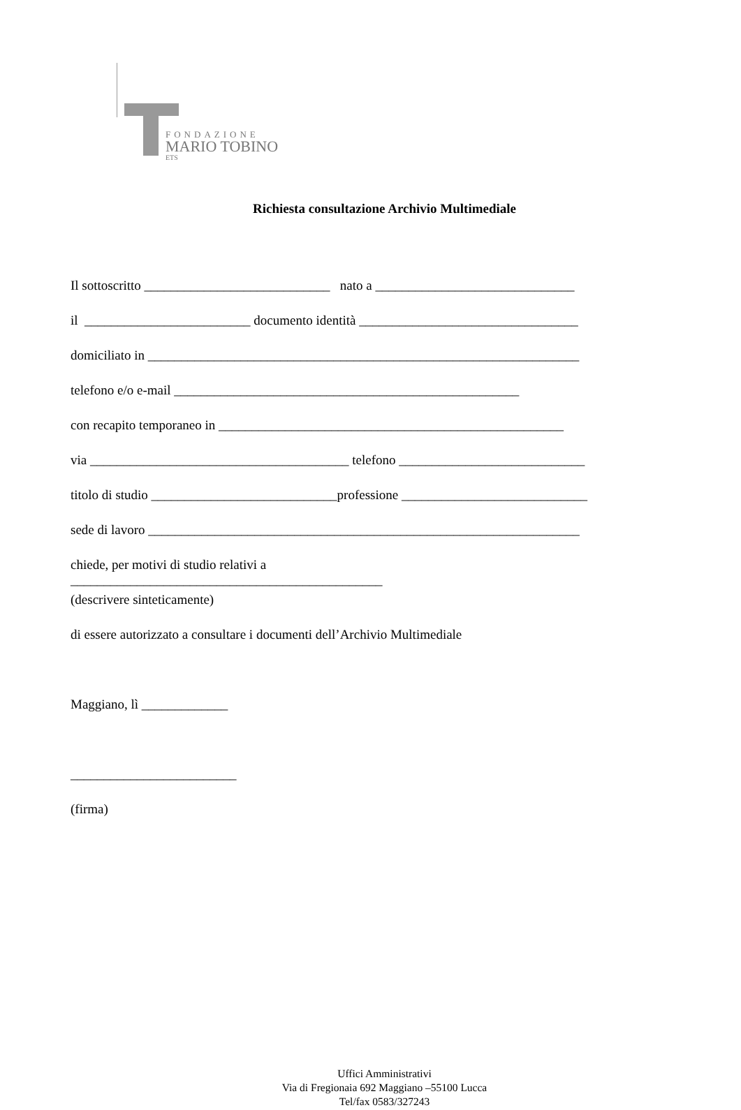FONDAZIONE
MARIO TOBINO
ETS
Richiesta consultazione Archivio Multimediale
Il sottoscritto ____________________________ nato a ______________________________
il _________________________ documento identità _________________________________
domiciliato in _________________________________________________________________
telefono e/o e-mail ____________________________________________________
con recapito temporaneo in ____________________________________________________
via _______________________________________ telefono ____________________________
titolo di studio ____________________________professione ____________________________
sede di lavoro _________________________________________________________________
chiede, per motivi di studio relativi a
_______________________________________________
(descrivere sinteticamente)
di essere autorizzato a consultare i documenti dell’Archivio Multimediale
Maggiano, lì _____________
_________________________
(firma)
Uffici Amministrativi
Via di Fregionaia 692 Maggiano –55100 Lucca
Tel/fax 0583/327243